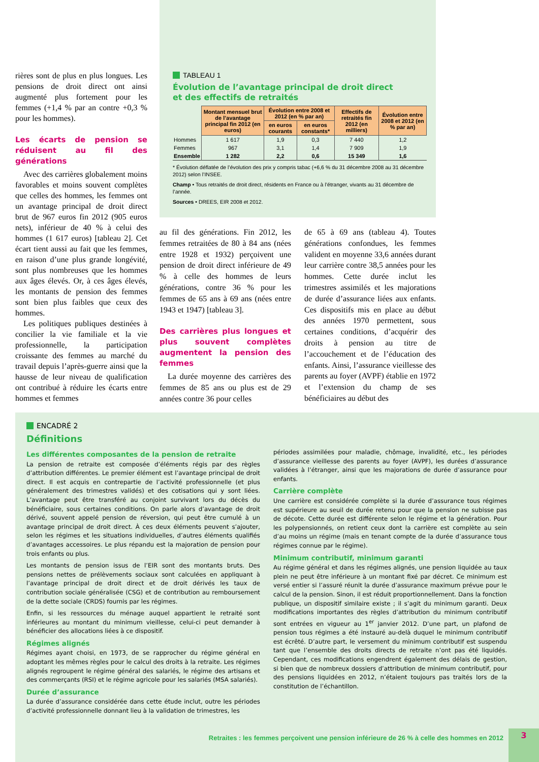rières sont de plus en plus longues. Les pensions de droit direct ont ainsi augmenté plus fortement pour les femmes (+1,4 % par an contre +0,3 % pour les hommes).
Les écarts de pension se réduisent au fil des générations
Avec des carrières globalement moins favorables et moins souvent complètes que celles des hommes, les femmes ont un avantage principal de droit direct brut de 967 euros fin 2012 (905 euros nets), inférieur de 40 % à celui des hommes (1 617 euros) [tableau 2]. Cet écart tient aussi au fait que les femmes, en raison d’une plus grande longévité, sont plus nombreuses que les hommes aux âges élevés. Or, à ces âges élevés, les montants de pension des femmes sont bien plus faibles que ceux des hommes.
Les politiques publiques destinées à concilier la vie familiale et la vie professionnelle, la participation croissante des femmes au marché du travail depuis l’après-guerre ainsi que la hausse de leur niveau de qualification ont contribué à réduire les écarts entre hommes et femmes
TABLEAU 1
Évolution de l’avantage principal de droit direct
et des effectifs de retraités
| | Montant mensuel brut de l’avantage principal fin 2012 (en euros) | Évolution entre 2008 et 2012 (en % par an) | | Effectifs de retraités fin 2012 (en milliers) | Évolution entre 2008 et 2012 (en % par an) |
| | | en euros courants | en euros constants* | | |
| Hommes | 1 617 | 1,9 | 0,3 | 7 440 | 1,2 |
| Femmes | 967 | 3,1 | 1,4 | 7 909 | 1,9 |
| Ensemble | 1 282 | 2,2 | 0,6 | 15 349 | 1,6 |
* Évolution déflatée de l’évolution des prix y compris tabac (+6,6 % du 31 décembre 2008 au 31 décembre 2012) selon l’INSEE.
Champ • Tous retraités de droit direct, résidents en France ou à l’étranger, vivants au 31 décembre de l’année.
Sources • DREES, EIR 2008 et 2012.
au fil des générations. Fin 2012, les femmes retraitées de 80 à 84 ans (nées entre 1928 et 1932) perçoivent une pension de droit direct inférieure de 49 % à celle des hommes de leurs générations, contre 36 % pour les femmes de 65 ans à 69 ans (nées entre 1943 et 1947) [tableau 3].
Des carrières plus longues et plus souvent complètes augmentent la pension des femmes
La durée moyenne des carrières des femmes de 85 ans ou plus est de 29 années contre 36 pour celles
de 65 à 69 ans (tableau 4). Toutes générations confondues, les femmes valident en moyenne 33,6 années durant leur carrière contre 38,5 années pour les hommes. Cette durée inclut les trimestres assimilés et les majorations de durée d’assurance liées aux enfants. Ces dispositifs mis en place au début des années 1970 permettent, sous certaines conditions, d’acquérir des droits à pension au titre de l’accouchement et de l’éducation des enfants. Ainsi, l’assurance vieillesse des parents au foyer (AVPF) établie en 1972 et l’extension du champ de ses bénéficiaires au début des
ENCADRÉ 2
Définitions
Les différentes composantes de la pension de retraite
La pension de retraite est composée d’éléments régis par des règles d’attribution différentes. Le premier élément est l’avantage principal de droit direct. Il est acquis en contrepartie de l’activité professionnelle (et plus généralement des trimestres validés) et des cotisations qui y sont liées. L’avantage peut être transféré au conjoint survivant lors du décès du bénéficiaire, sous certaines conditions. On parle alors d’avantage de droit dérivé, souvent appelé pension de réversion, qui peut être cumulé à un avantage principal de droit direct. À ces deux éléments peuvent s’ajouter, selon les régimes et les situations individuelles, d’autres éléments qualifiés d’avantages accessoires. Le plus répandu est la majoration de pension pour trois enfants ou plus.
Les montants de pension issus de l’EIR sont des montants bruts. Des pensions nettes de prélèvements sociaux sont calculées en appliquant à l’avantage principal de droit direct et de droit dérivés les taux de contribution sociale généralisée (CSG) et de contribution au remboursement de la dette sociale (CRDS) fournis par les régimes.
Enfin, si les ressources du ménage auquel appartient le retraité sont inférieures au montant du minimum vieillesse, celui-ci peut demander à bénéficier des allocations liées à ce dispositif.
Régimes alignés
Régimes ayant choisi, en 1973, de se rapprocher du régime général en adoptant les mêmes règles pour le calcul des droits à la retraite. Les régimes alignés regroupent le régime général des salariés, le régime des artisans et des commerçants (RSI) et le régime agricole pour les salariés (MSA salariés).
Durée d’assurance
La durée d’assurance considérée dans cette étude inclut, outre les périodes d’activité professionnelle donnant lieu à la validation de trimestres, les
périodes assimilées pour maladie, chômage, invalidité, etc., les périodes d’assurance vieillesse des parents au foyer (AVPF), les durées d’assurance validées à l’étranger, ainsi que les majorations de durée d’assurance pour enfants.
Carrière complète
Une carrière est considérée complète si la durée d’assurance tous régimes est supérieure au seuil de durée retenu pour que la pension ne subisse pas de décote. Cette durée est différente selon le régime et la génération. Pour les polypensionnés, on retient ceux dont la carrière est complète au sein d’au moins un régime (mais en tenant compte de la durée d’assurance tous régimes connue par le régime).
Minimum contributif, minimum garanti
Au régime général et dans les régimes alignés, une pension liquidée au taux plein ne peut être inférieure à un montant fixé par décret. Ce minimum est versé entier si l’assuré réunit la durée d’assurance maximum prévue pour le calcul de la pension. Sinon, il est réduit proportionnellement. Dans la fonction publique, un dispositif similaire existe ; il s’agit du minimum garanti. Deux modifications importantes des règles d’attribution du minimum contributif sont entrées en vigueur au 1<sup>er</sup> janvier 2012. D’une part, un plafond de pension tous régimes a été instauré au-delà duquel le minimum contributif est écrêté. D’autre part, le versement du minimum contributif est suspendu tant que l’ensemble des droits directs de retraite n’ont pas été liquidés. Cependant, ces modifications engendrent également des délais de gestion, si bien que de nombreux dossiers d’attribution de minimum contributif, pour des pensions liquidées en 2012, n’étaient toujours pas traités lors de la constitution de l’échantillon.
Retraites : les femmes perçoivent une pension inférieure de 26 % à celle des hommes en 2012
3